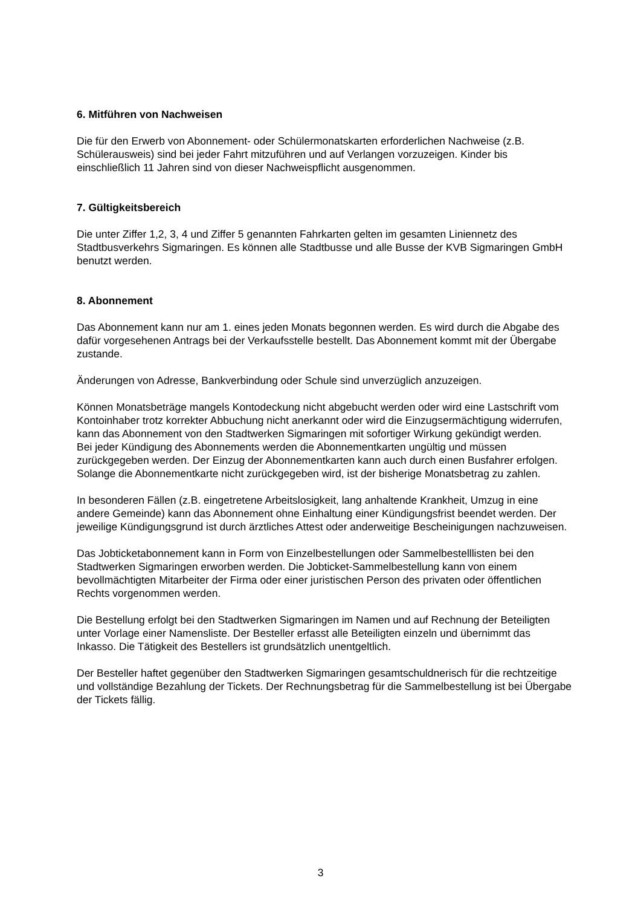6. Mitführen von Nachweisen
Die für den Erwerb von Abonnement- oder Schülermonatskarten erforderlichen Nachweise (z.B. Schülerausweis) sind bei jeder Fahrt mitzuführen und auf Verlangen vorzuzeigen. Kinder bis einschließlich 11 Jahren sind von dieser Nachweispflicht ausgenommen.
7. Gültigkeitsbereich
Die unter Ziffer 1,2, 3, 4 und Ziffer 5 genannten Fahrkarten gelten im gesamten Liniennetz des Stadtbusverkehrs Sigmaringen. Es können alle Stadtbusse und alle Busse der KVB Sigmaringen GmbH benutzt werden.
8. Abonnement
Das Abonnement kann nur am 1. eines jeden Monats begonnen werden. Es wird durch die Abgabe des dafür vorgesehenen Antrags bei der Verkaufsstelle bestellt. Das Abonnement kommt mit der Übergabe zustande.
Änderungen von Adresse, Bankverbindung oder Schule sind unverzüglich anzuzeigen.
Können Monatsbeträge mangels Kontodeckung nicht abgebucht werden oder wird eine Lastschrift vom Kontoinhaber trotz korrekter Abbuchung nicht anerkannt oder wird die Einzugsermächtigung widerrufen, kann das Abonnement von den Stadtwerken Sigmaringen mit sofortiger Wirkung gekündigt werden.
Bei jeder Kündigung des Abonnements werden die Abonnementkarten ungültig und müssen zurückgegeben werden. Der Einzug der Abonnementkarten kann auch durch einen Busfahrer erfolgen. Solange die Abonnementkarte nicht zurückgegeben wird, ist der bisherige Monatsbetrag zu zahlen.
In besonderen Fällen (z.B. eingetretene Arbeitslosigkeit, lang anhaltende Krankheit, Umzug in eine andere Gemeinde) kann das Abonnement ohne Einhaltung einer Kündigungsfrist beendet werden. Der jeweilige Kündigungsgrund ist durch ärztliches Attest oder anderweitige Bescheinigungen nachzuweisen.
Das Jobticketabonnement kann in Form von Einzelbestellungen oder Sammelbestelllisten bei den Stadtwerken Sigmaringen erworben werden. Die Jobticket-Sammelbestellung kann von einem bevollmächtigten Mitarbeiter der Firma oder einer juristischen Person des privaten oder öffentlichen Rechts vorgenommen werden.
Die Bestellung erfolgt bei den Stadtwerken Sigmaringen im Namen und auf Rechnung der Beteiligten unter Vorlage einer Namensliste. Der Besteller erfasst alle Beteiligten einzeln und übernimmt das Inkasso. Die Tätigkeit des Bestellers ist grundsätzlich unentgeltlich.
Der Besteller haftet gegenüber den Stadtwerken Sigmaringen gesamtschuldnerisch für die rechtzeitige und vollständige Bezahlung der Tickets. Der Rechnungsbetrag für die Sammelbestellung ist bei Übergabe der Tickets fällig.
3